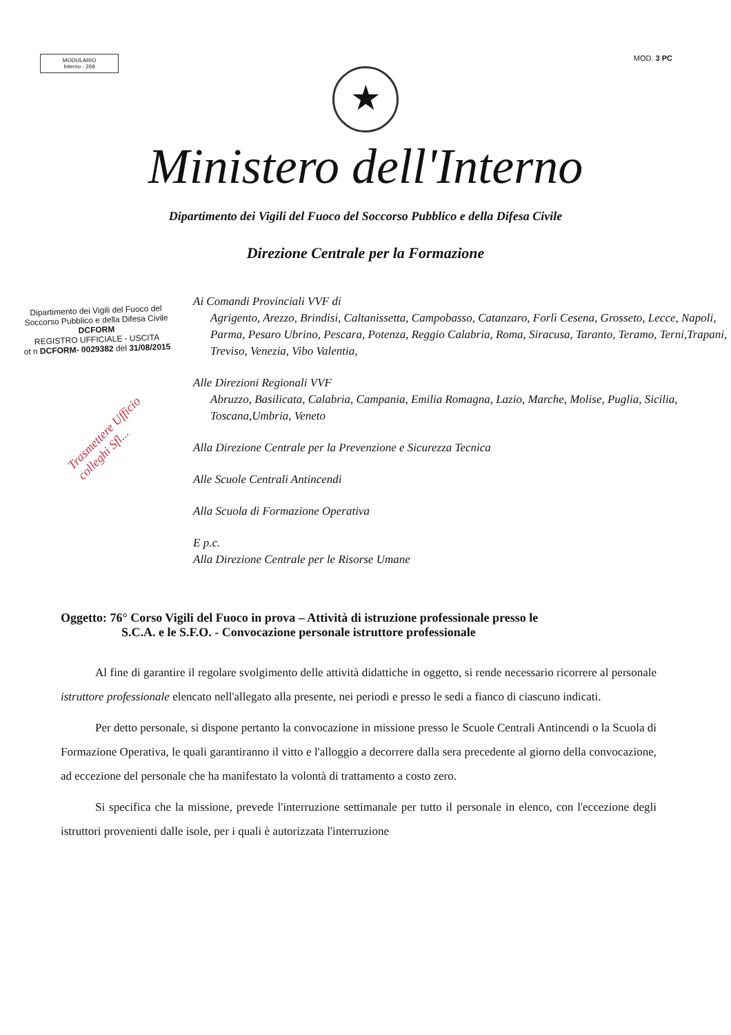MODULARIO
Interno - 269
MOD. 3 PC
★
Ministero dell'Interno
Dipartimento dei Vigili del Fuoco del Soccorso Pubblico e della Difesa Civile
Direzione Centrale per la Formazione
Dipartimento dei Vigili del Fuoco del
Soccorso Pubblico e della Difesa Civile
DCFORM
REGISTRO UFFICIALE - USCITA
ot n DCFORM- 0029382 del 31/08/2015
Trasmettere Ufficio colleghi Sfl...
Ai Comandi Provinciali VVF di
Agrigento, Arezzo, Brindisi, Caltanissetta, Campobasso, Catanzaro, Forlì Cesena, Grosseto, Lecce, Napoli, Parma, Pesaro Ubrino, Pescara, Potenza, Reggio Calabria, Roma, Siracusa, Taranto, Teramo, Terni,Trapani, Treviso, Venezia, Vibo Valentia,
Alle Direzioni Regionali VVF
Abruzzo, Basilicata, Calabria, Campania, Emilia Romagna, Lazio, Marche, Molise, Puglia, Sicilia, Toscana,Umbria, Veneto
Alla Direzione Centrale per la Prevenzione e Sicurezza Tecnica
Alle Scuole Centrali Antincendi
Alla Scuola di Formazione Operativa
E p.c.
Alla Direzione Centrale per le Risorse Umane
Oggetto: 76° Corso Vigili del Fuoco in prova – Attività di istruzione professionale presso le
S.C.A. e le S.F.O. - Convocazione personale istruttore professionale
Al fine di garantire il regolare svolgimento delle attività didattiche in oggetto, si rende necessario ricorrere al personale istruttore professionale elencato nell'allegato alla presente, nei periodi e presso le sedi a fianco di ciascuno indicati.
Per detto personale, si dispone pertanto la convocazione in missione presso le Scuole Centrali Antincendi o la Scuola di Formazione Operativa, le quali garantiranno il vitto e l'alloggio a decorrere dalla sera precedente al giorno della convocazione, ad eccezione del personale che ha manifestato la volontà di trattamento a costo zero.
Si specifica che la missione, prevede l'interruzione settimanale per tutto il personale in elenco, con l'eccezione degli istruttori provenienti dalle isole, per i quali è autorizzata l'interruzione